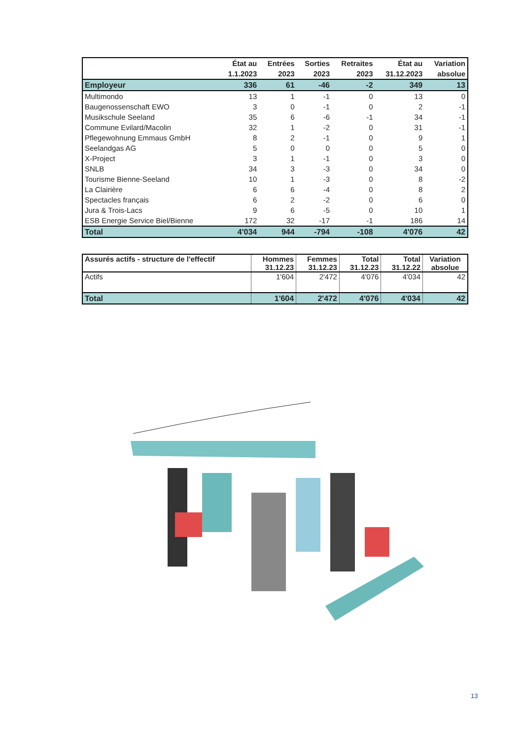| | État au | Entrées | Sorties | Retraites | État au | Variation |
| --- | --- | --- | --- | --- | --- | --- |
| | 1.1.2023 | 2023 | 2023 | 2023 | 31.12.2023 | absolue |
| Employeur | 336 | 61 | -46 | -2 | 349 | 13 |
| Multimondo | 13 | 1 | -1 | 0 | 13 | 0 |
| Baugenossenschaft EWO | 3 | 0 | -1 | 0 | 2 | -1 |
| Musikschule Seeland | 35 | 6 | -6 | -1 | 34 | -1 |
| Commune Evilard/Macolin | 32 | 1 | -2 | 0 | 31 | -1 |
| Pflegewohnung Emmaus GmbH | 8 | 2 | -1 | 0 | 9 | 1 |
| Seelandgas AG | 5 | 0 | 0 | 0 | 5 | 0 |
| X-Project | 3 | 1 | -1 | 0 | 3 | 0 |
| SNLB | 34 | 3 | -3 | 0 | 34 | 0 |
| Tourisme Bienne-Seeland | 10 | 1 | -3 | 0 | 8 | -2 |
| La Clairière | 6 | 6 | -4 | 0 | 8 | 2 |
| Spectacles français | 6 | 2 | -2 | 0 | 6 | 0 |
| Jura & Trois-Lacs | 9 | 6 | -5 | 0 | 10 | 1 |
| ESB Energie Service Biel/Bienne | 172 | 32 | -17 | -1 | 186 | 14 |
| Total | 4'034 | 944 | -794 | -108 | 4'076 | 42 |
| Assurés actifs - structure de l'effectif | Hommes 31.12.23 | Femmes 31.12.23 | Total 31.12.23 | Total 31.12.22 | Variation absolue |
| --- | --- | --- | --- | --- | --- |
| Actifs | 1'604 | 2'472 | 4'076 | 4'034 | 42 |
| Total | 1'604 | 2'472 | 4'076 | 4'034 | 42 |
13